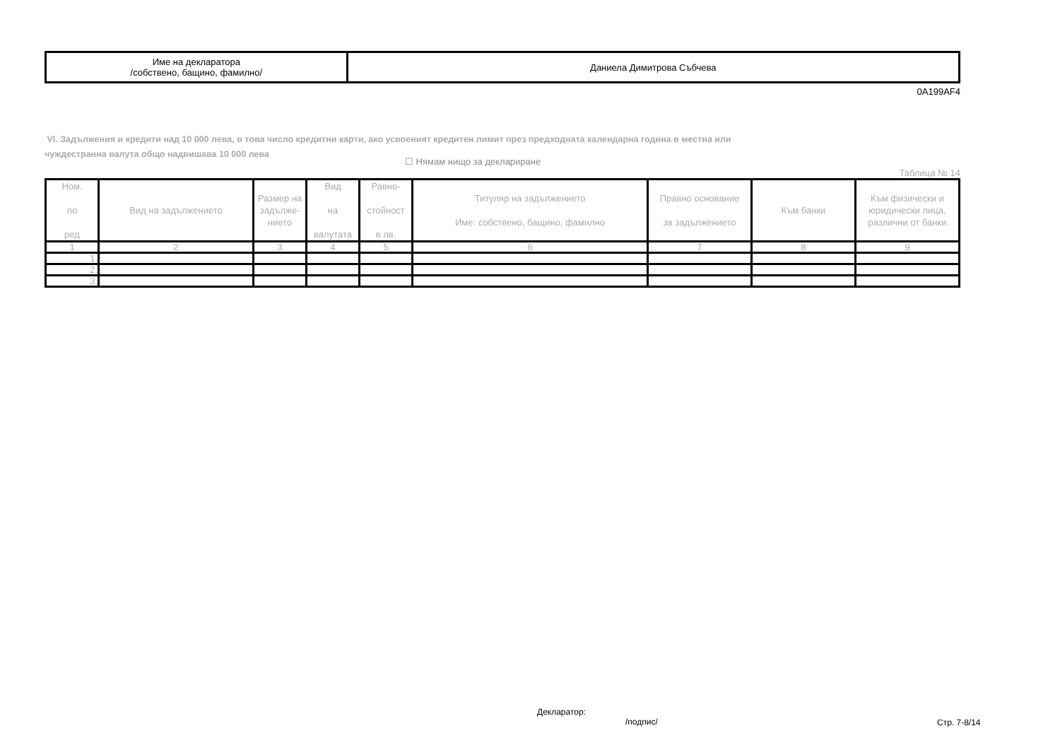| Име на декларатора /собствено, бащино, фамилно/ | Даниела Димитрова Събчева |
0A199AF4
VI. Задължения и кредити над 10 000 лева, в това число кредитни карти, ако усвоеният кредитен лимит през предходната календарна година в местна или
чуждестранна валута общо надвишава 10 000 лева
☐ Нямам нищо за деклариране Таблица № 14
| Ном. по ред | Вид на задължението | Размер на задълже-нието | Вид на валутата | Равно- стойност в лв. | Титуляр на задължението Име: собствено, бащино, фамилно | Правно основание за задължението | Към банки | Към физически и юридически лица, различни от банки |
| --- | --- | --- | --- | --- | --- | --- | --- | --- |
| 1 | 2 | 3 | 4 | 5 | 6 | 7 | 8 | 9 |
| 1. | | | | | | | | |
| 2. | | | | | | | | |
| 3. | | | | | | | | |
Декларатор:
/подпис/
Стр. 7-8/14